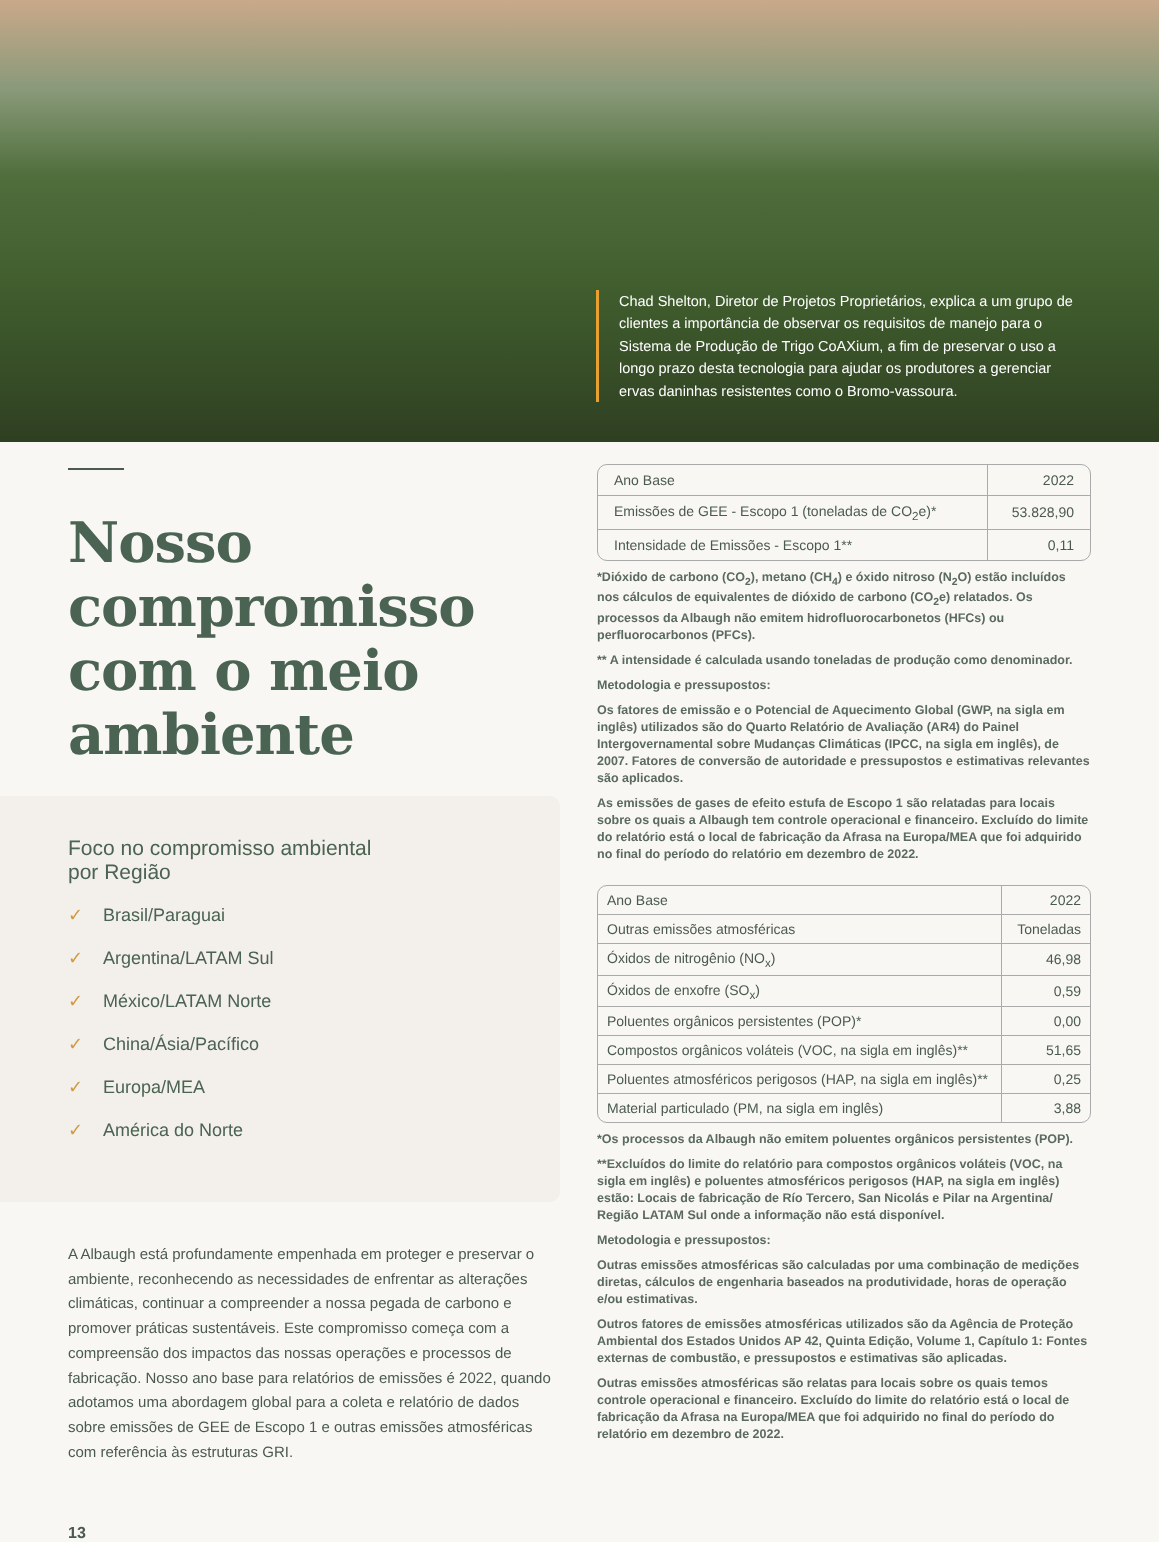Chad Shelton, Diretor de Projetos Proprietários, explica a um grupo de clientes a importância de observar os requisitos de manejo para o Sistema de Produção de Trigo CoAXium, a fim de preservar o uso a longo prazo desta tecnologia para ajudar os produtores a gerenciar ervas daninhas resistentes como o Bromo-vassoura.
Nosso compromisso com o meio ambiente
Foco no compromisso ambiental
por Região
✓ Brasil/Paraguai
✓ Argentina/LATAM Sul
✓ México/LATAM Norte
✓ China/Ásia/Pacífico
✓ Europa/MEA
✓ América do Norte
A Albaugh está profundamente empenhada em proteger e preservar o ambiente, reconhecendo as necessidades de enfrentar as alterações climáticas, continuar a compreender a nossa pegada de carbono e promover práticas sustentáveis. Este compromisso começa com a compreensão dos impactos das nossas operações e processos de fabricação. Nosso ano base para relatórios de emissões é 2022, quando adotamos uma abordagem global para a coleta e relatório de dados sobre emissões de GEE de Escopo 1 e outras emissões atmosféricas com referência às estruturas GRI.
13
| Ano Base | 2022 |
| --- | --- |
| Emissões de GEE - Escopo 1 (toneladas de CO<sub>2</sub>e)* | 53.828,90 |
| Intensidade de Emissões - Escopo 1** | 0,11 |
*Dióxido de carbono (CO<sub>2</sub>), metano (CH<sub>4</sub>) e óxido nitroso (N<sub>2</sub>O) estão incluídos nos cálculos de equivalentes de dióxido de carbono (CO<sub>2</sub>e) relatados. Os processos da Albaugh não emitem hidrofluorocarbonetos (HFCs) ou perfluorocarbonos (PFCs).
** A intensidade é calculada usando toneladas de produção como denominador.
Metodologia e pressupostos:
Os fatores de emissão e o Potencial de Aquecimento Global (GWP, na sigla em inglês) utilizados são do Quarto Relatório de Avaliação (AR4) do Painel Intergovernamental sobre Mudanças Climáticas (IPCC, na sigla em inglês), de 2007. Fatores de conversão de autoridade e pressupostos e estimativas relevantes são aplicados.
As emissões de gases de efeito estufa de Escopo 1 são relatadas para locais sobre os quais a Albaugh tem controle operacional e financeiro. Excluído do limite do relatório está o local de fabricação da Afrasa na Europa/MEA que foi adquirido no final do período do relatório em dezembro de 2022.
| Ano Base | 2022 |
| --- | --- |
| Outras emissões atmosféricas | Toneladas |
| Óxidos de nitrogênio (NO<sub>x</sub>) | 46,98 |
| Óxidos de enxofre (SO<sub>x</sub>) | 0,59 |
| Poluentes orgânicos persistentes (POP)* | 0,00 |
| Compostos orgânicos voláteis (VOC, na sigla em inglês)** | 51,65 |
| Poluentes atmosféricos perigosos (HAP, na sigla em inglês)** | 0,25 |
| Material particulado (PM, na sigla em inglês) | 3,88 |
*Os processos da Albaugh não emitem poluentes orgânicos persistentes (POP).
**Excluídos do limite do relatório para compostos orgânicos voláteis (VOC, na sigla em inglês) e poluentes atmosféricos perigosos (HAP, na sigla em inglês) estão: Locais de fabricação de Río Tercero, San Nicolás e Pilar na Argentina/ Região LATAM Sul onde a informação não está disponível.
Metodologia e pressupostos:
Outras emissões atmosféricas são calculadas por uma combinação de medições diretas, cálculos de engenharia baseados na produtividade, horas de operação e/ou estimativas.
Outros fatores de emissões atmosféricas utilizados são da Agência de Proteção Ambiental dos Estados Unidos AP 42, Quinta Edição, Volume 1, Capítulo 1: Fontes externas de combustão, e pressupostos e estimativas são aplicadas.
Outras emissões atmosféricas são relatas para locais sobre os quais temos controle operacional e financeiro. Excluído do limite do relatório está o local de fabricação da Afrasa na Europa/MEA que foi adquirido no final do período do relatório em dezembro de 2022.